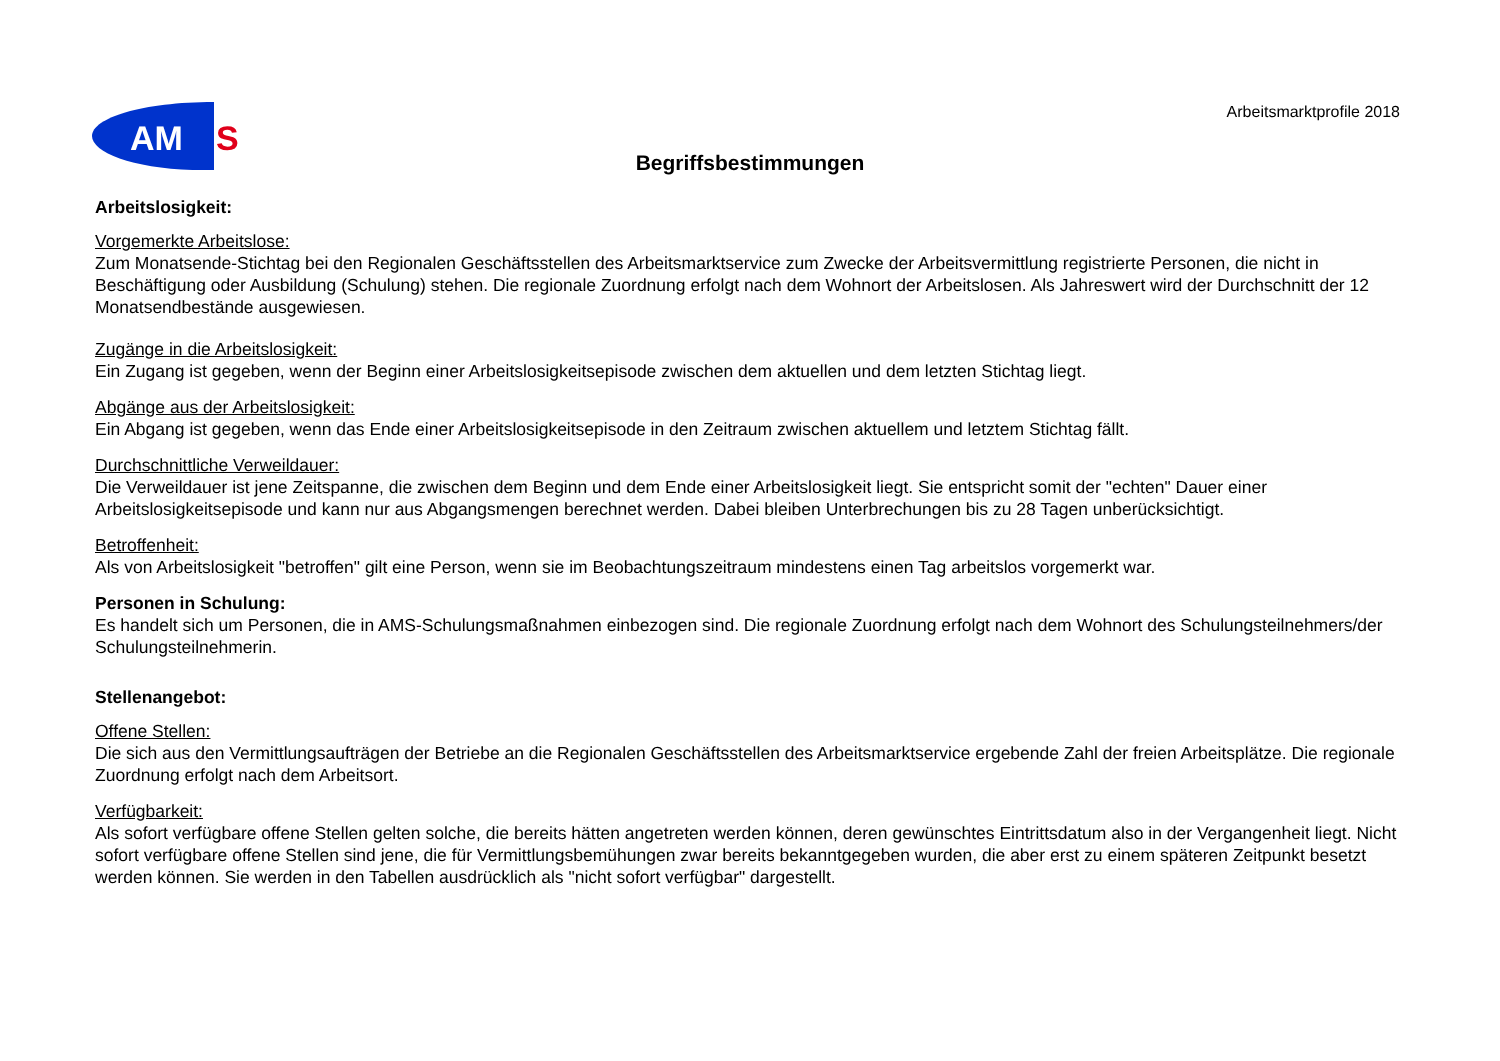AM
S
Arbeitsmarktprofile 2018
Begriffsbestimmungen
Arbeitslosigkeit:
Vorgemerkte Arbeitslose:
Zum Monatsende-Stichtag bei den Regionalen Geschäftsstellen des Arbeitsmarktservice zum Zwecke der Arbeitsvermittlung registrierte Personen, die nicht in Beschäftigung oder Ausbildung (Schulung) stehen. Die regionale Zuordnung erfolgt nach dem Wohnort der Arbeitslosen. Als Jahreswert wird der Durchschnitt der 12 Monatsendbestände ausgewiesen.
Zugänge in die Arbeitslosigkeit:
Ein Zugang ist gegeben, wenn der Beginn einer Arbeitslosigkeitsepisode zwischen dem aktuellen und dem letzten Stichtag liegt.
Abgänge aus der Arbeitslosigkeit:
Ein Abgang ist gegeben, wenn das Ende einer Arbeitslosigkeitsepisode in den Zeitraum zwischen aktuellem und letztem Stichtag fällt.
Durchschnittliche Verweildauer:
Die Verweildauer ist jene Zeitspanne, die zwischen dem Beginn und dem Ende einer Arbeitslosigkeit liegt. Sie entspricht somit der "echten" Dauer einer Arbeitslosigkeitsepisode und kann nur aus Abgangsmengen berechnet werden. Dabei bleiben Unterbrechungen bis zu 28 Tagen unberücksichtigt.
Betroffenheit:
Als von Arbeitslosigkeit "betroffen" gilt eine Person, wenn sie im Beobachtungszeitraum mindestens einen Tag arbeitslos vorgemerkt war.
Personen in Schulung:
Es handelt sich um Personen, die in AMS-Schulungsmaßnahmen einbezogen sind. Die regionale Zuordnung erfolgt nach dem Wohnort des Schulungsteilnehmers/der Schulungsteilnehmerin.
Stellenangebot:
Offene Stellen:
Die sich aus den Vermittlungsaufträgen der Betriebe an die Regionalen Geschäftsstellen des Arbeitsmarktservice ergebende Zahl der freien Arbeitsplätze. Die regionale Zuordnung erfolgt nach dem Arbeitsort.
Verfügbarkeit:
Als sofort verfügbare offene Stellen gelten solche, die bereits hätten angetreten werden können, deren gewünschtes Eintrittsdatum also in der Vergangenheit liegt. Nicht sofort verfügbare offene Stellen sind jene, die für Vermittlungsbemühungen zwar bereits bekanntgegeben wurden, die aber erst zu einem späteren Zeitpunkt besetzt werden können. Sie werden in den Tabellen ausdrücklich als "nicht sofort verfügbar" dargestellt.